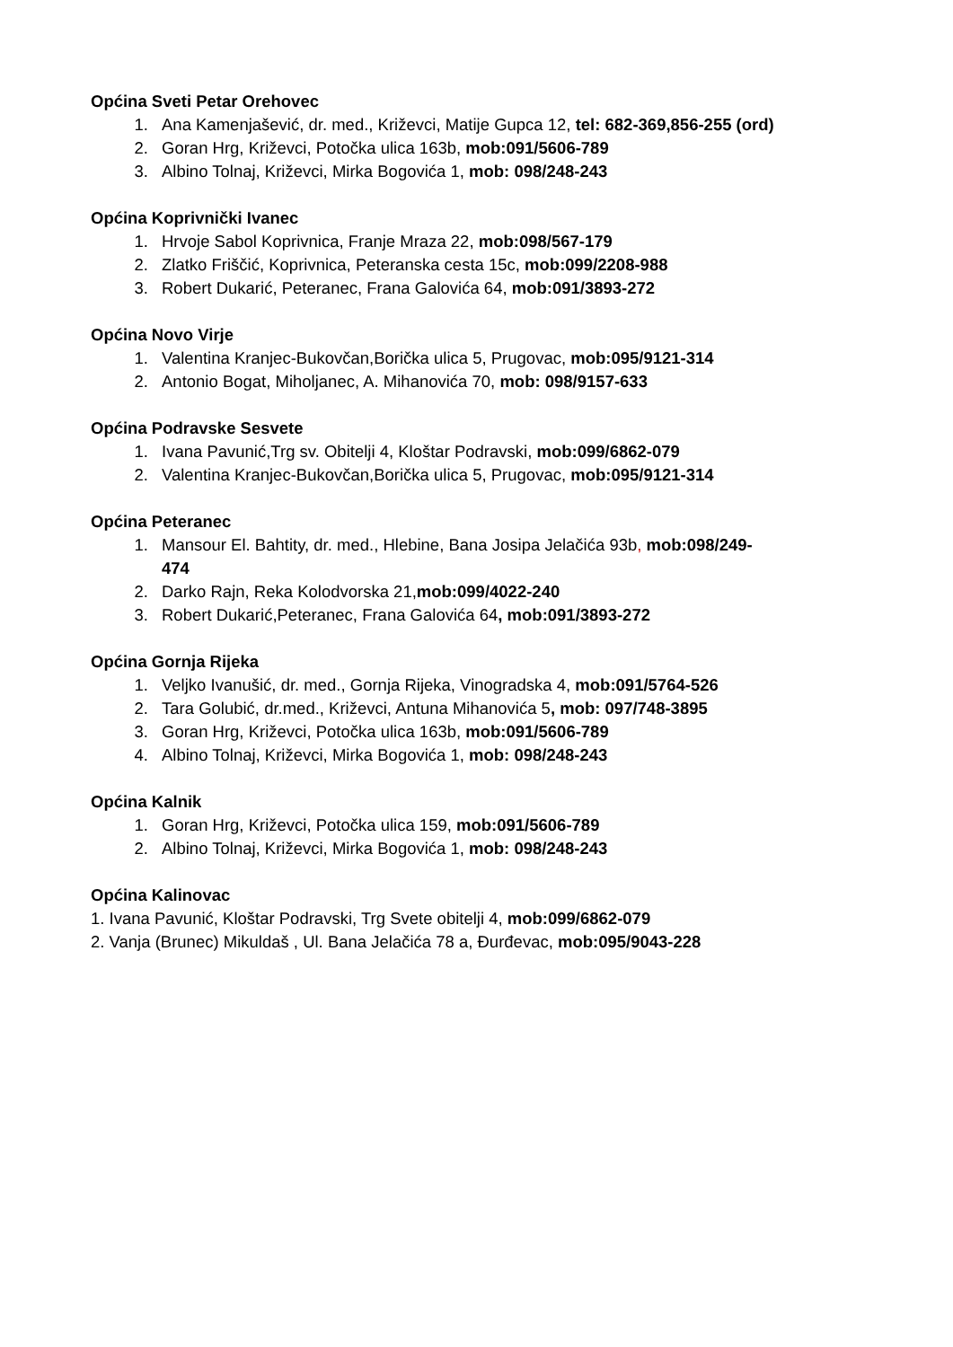Općina Sveti Petar Orehovec
1. Ana Kamenjašević, dr. med., Križevci, Matije Gupca 12, tel: 682-369,856-255 (ord)
2. Goran Hrg, Križevci, Potočka ulica 163b, mob:091/5606-789
3. Albino Tolnaj, Križevci, Mirka Bogovića 1, mob: 098/248-243
Općina Koprivnički Ivanec
1. Hrvoje Sabol Koprivnica, Franje Mraza 22, mob:098/567-179
2. Zlatko Friščić, Koprivnica, Peteranska cesta 15c, mob:099/2208-988
3. Robert Dukarić, Peteranec, Frana Galovića 64, mob:091/3893-272
Općina Novo Virje
1. Valentina Kranjec-Bukovčan,Borička ulica 5, Prugovac, mob:095/9121-314
2. Antonio Bogat, Miholjanec, A. Mihanovića 70, mob: 098/9157-633
Općina Podravske Sesvete
1. Ivana Pavunić,Trg sv. Obitelji 4, Kloštar Podravski, mob:099/6862-079
2. Valentina Kranjec-Bukovčan,Borička ulica 5, Prugovac, mob:095/9121-314
Općina Peteranec
1. Mansour El. Bahtity, dr. med., Hlebine, Bana Josipa Jelačića 93b, mob:098/249-
474
2. Darko Rajn, Reka Kolodvorska 21,mob:099/4022-240
3. Robert Dukarić,Peteranec, Frana Galovića 64, mob:091/3893-272
Općina Gornja Rijeka
1. Veljko Ivanušić, dr. med., Gornja Rijeka, Vinogradska 4, mob:091/5764-526
2. Tara Golubić, dr.med., Križevci, Antuna Mihanovića 5, mob: 097/748-3895
3. Goran Hrg, Križevci, Potočka ulica 163b, mob:091/5606-789
4. Albino Tolnaj, Križevci, Mirka Bogovića 1, mob: 098/248-243
Općina Kalnik
1. Goran Hrg, Križevci, Potočka ulica 159, mob:091/5606-789
2. Albino Tolnaj, Križevci, Mirka Bogovića 1, mob: 098/248-243
Općina Kalinovac
1. Ivana Pavunić, Kloštar Podravski, Trg Svete obitelji 4, mob:099/6862-079
2. Vanja (Brunec) Mikuldaš , Ul. Bana Jelačića 78 a, Đurđevac, mob:095/9043-228